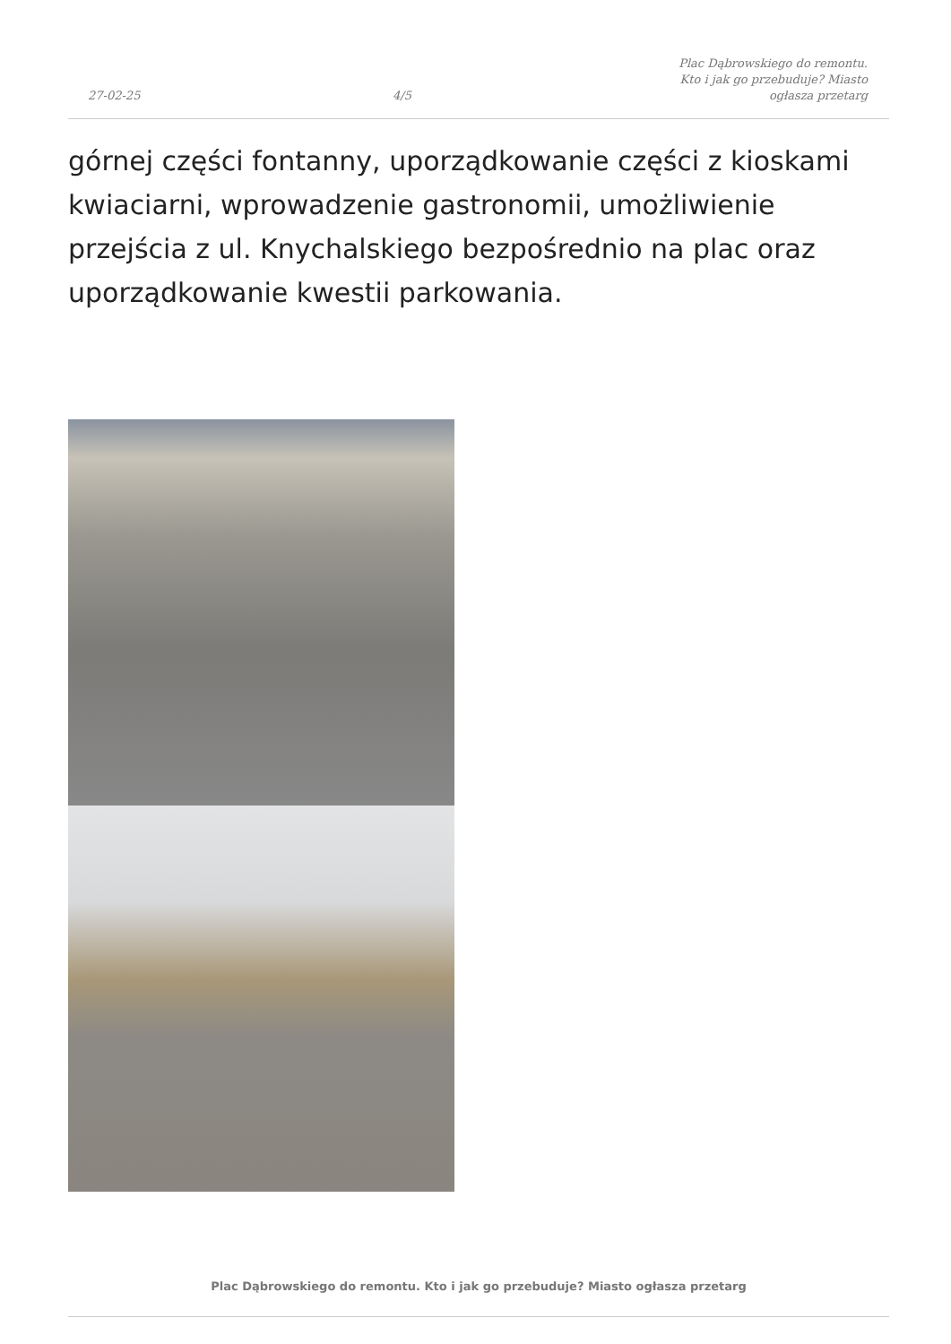27-02-25
4/5
Plac Dąbrowskiego do remontu. Kto i jak go przebuduje? Miasto ogłasza przetarg
górnej części fontanny, uporządkowanie części z kioskami kwiaciarni, wprowadzenie gastronomii, umożliwienie przejścia z ul. Knychalskiego bezpośrednio na plac oraz uporządkowanie kwestii parkowania.
Plac Dąbrowskiego do remontu. Kto i jak go przebuduje? Miasto ogłasza przetarg